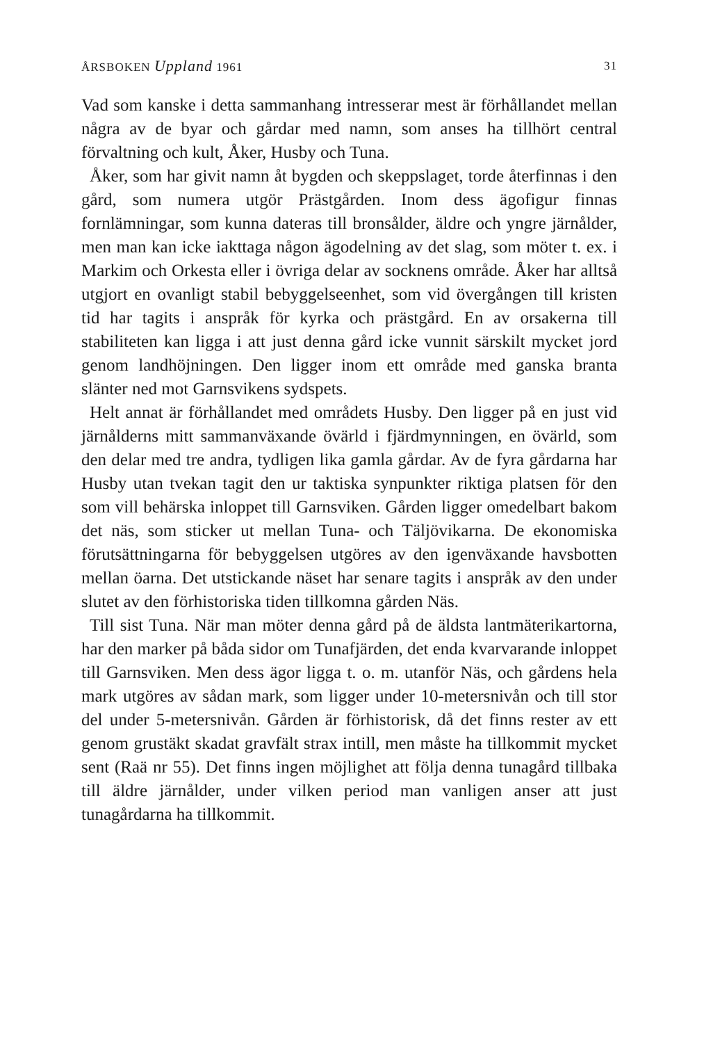ÅRSBOKEN Uppland 1961 31
Vad som kanske i detta sammanhang intresserar mest är förhållandet mellan några av de byar och gårdar med namn, som anses ha tillhört central förvaltning och kult, Åker, Husby och Tuna.
Åker, som har givit namn åt bygden och skeppslaget, torde återfinnas i den gård, som numera utgör Prästgården. Inom dess ägofigur finnas fornlämningar, som kunna dateras till bronsålder, äldre och yngre järnålder, men man kan icke iakttaga någon ägodelning av det slag, som möter t. ex. i Markim och Orkesta eller i övriga delar av socknens område. Åker har alltså utgjort en ovanligt stabil bebyggelseenhet, som vid övergången till kristen tid har tagits i anspråk för kyrka och prästgård. En av orsakerna till stabiliteten kan ligga i att just denna gård icke vunnit särskilt mycket jord genom landhöjningen. Den ligger inom ett område med ganska branta slänter ned mot Garnsvikens sydspets.
Helt annat är förhållandet med områdets Husby. Den ligger på en just vid järnålderns mitt sammanväxande övärld i fjärdmynningen, en övärld, som den delar med tre andra, tydligen lika gamla gårdar. Av de fyra gårdarna har Husby utan tvekan tagit den ur taktiska synpunkter riktiga platsen för den som vill behärska inloppet till Garnsviken. Gården ligger omedelbart bakom det näs, som sticker ut mellan Tuna- och Täljövikarna. De ekonomiska förutsättningarna för bebyggelsen utgöres av den igenväxande havsbotten mellan öarna. Det utstickande näset har senare tagits i anspråk av den under slutet av den förhistoriska tiden tillkomna gården Näs.
Till sist Tuna. När man möter denna gård på de äldsta lantmäterikartorna, har den marker på båda sidor om Tunafjärden, det enda kvarvarande inloppet till Garnsviken. Men dess ägor ligga t. o. m. utanför Näs, och gårdens hela mark utgöres av sådan mark, som ligger under 10-metersnivån och till stor del under 5-metersnivån. Gården är förhistorisk, då det finns rester av ett genom grustäkt skadat gravfält strax intill, men måste ha tillkommit mycket sent (Raä nr 55). Det finns ingen möjlighet att följa denna tunagård tillbaka till äldre järnålder, under vilken period man vanligen anser att just tunagårdarna ha tillkommit.